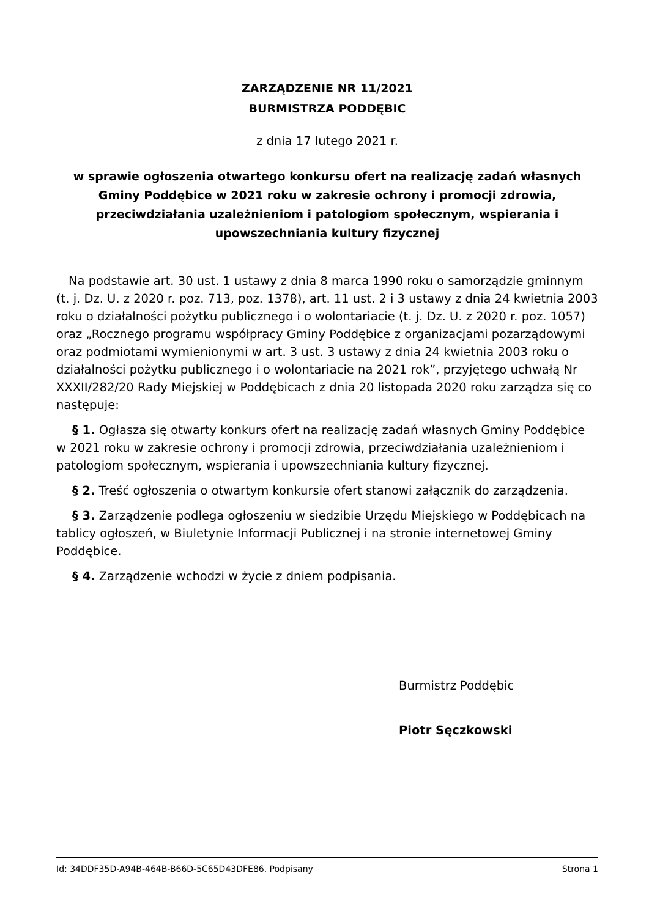ZARZĄDZENIE NR 11/2021
BURMISTRZA PODDĘBIC
z dnia 17 lutego 2021 r.
w sprawie ogłoszenia otwartego konkursu ofert na realizację zadań własnych Gminy Poddębice w 2021 roku w zakresie ochrony i promocji zdrowia, przeciwdziałania uzależnieniom i patologiom społecznym, wspierania i upowszechniania kultury fizycznej
Na podstawie art. 30 ust. 1 ustawy z dnia 8 marca 1990 roku o samorządzie gminnym (t. j. Dz. U. z 2020 r. poz. 713, poz. 1378), art. 11 ust. 2 i 3 ustawy z dnia 24 kwietnia 2003 roku o działalności pożytku publicznego i o wolontariacie (t. j. Dz. U. z 2020 r. poz. 1057) oraz „Rocznego programu współpracy Gminy Poddębice z organizacjami pozarządowymi oraz podmiotami wymienionymi w art. 3 ust. 3 ustawy z dnia 24 kwietnia 2003 roku o działalności pożytku publicznego i o wolontariacie na 2021 rok”, przyjętego uchwałą Nr XXXII/282/20 Rady Miejskiej w Poddębicach z dnia 20 listopada 2020 roku zarządza się co następuje:
§ 1. Ogłasza się otwarty konkurs ofert na realizację zadań własnych Gminy Poddębice w 2021 roku w zakresie ochrony i promocji zdrowia, przeciwdziałania uzależnieniom i patologiom społecznym, wspierania i upowszechniania kultury fizycznej.
§ 2. Treść ogłoszenia o otwartym konkursie ofert stanowi załącznik do zarządzenia.
§ 3. Zarządzenie podlega ogłoszeniu w siedzibie Urzędu Miejskiego w Poddębicach na tablicy ogłoszeń, w Biuletynie Informacji Publicznej i na stronie internetowej Gminy Poddębice.
§ 4. Zarządzenie wchodzi w życie z dniem podpisania.
Burmistrz Poddębic
Piotr Sęczkowski
Id: 34DDF35D-A94B-464B-B66D-5C65D43DFE86. Podpisany Strona 1